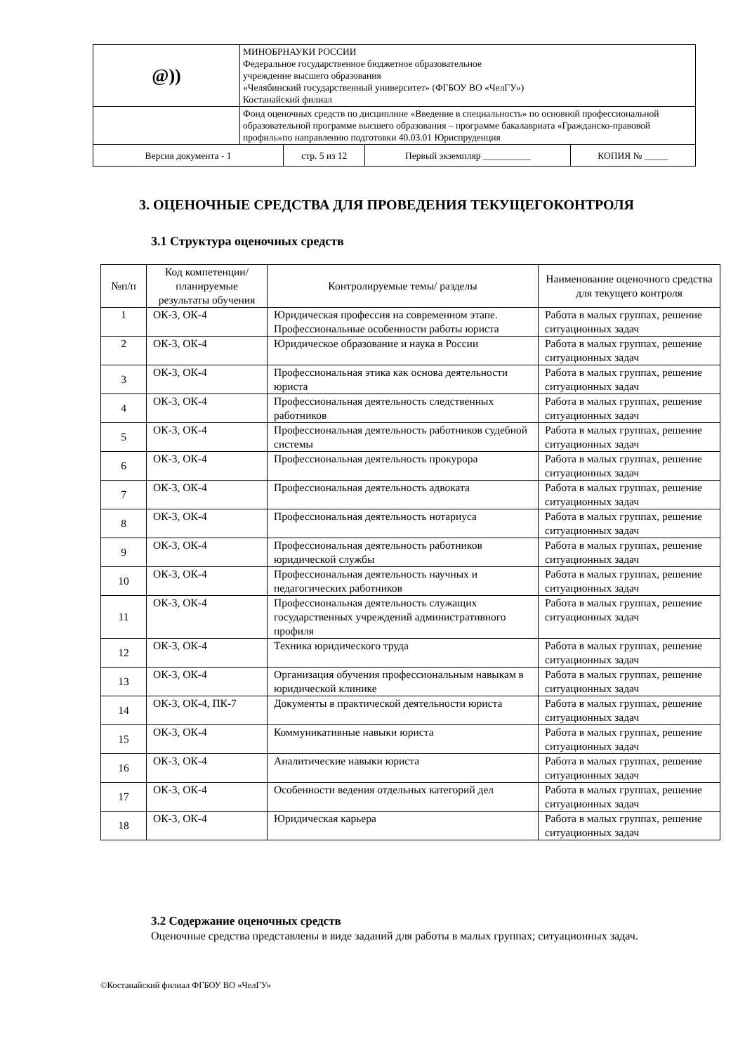| @)) | МИНОБРНАУКИ РОССИИ Федеральное государственное бюджетное образовательное учреждение высшего образования «Челябинский государственный университет» (ФГБОУ ВО «ЧелГУ») Костанайский филиал | | | |
| | Фонд оценочных средств по дисциплине «Введение в специальность» по основной профессиональной образовательной программе высшего образования – программе бакалавриата «Гражданско-правовой профиль»по направлению подготовки 40.03.01 Юриспруденция | | | |
| Версия документа - 1 | | стр. 5 из 12 | Первый экземпляр __________ | КОПИЯ № _____ |
3. ОЦЕНОЧНЫЕ СРЕДСТВА ДЛЯ ПРОВЕДЕНИЯ ТЕКУЩЕГОКОНТРОЛЯ
3.1 Структура оценочных средств
| №п/п | Код компетенции/ планируемые результаты обучения | Контролируемые темы/ разделы | Наименование оценочного средства для текущего контроля |
| --- | --- | --- | --- |
| 1 | ОК-3, ОК-4 | Юридическая профессия на современном этапе. Профессиональные особенности работы юриста | Работа в малых группах, решение ситуационных задач |
| 2 | ОК-3, ОК-4 | Юридическое образование и наука в России | Работа в малых группах, решение ситуационных задач |
| 3 | ОК-3, ОК-4 | Профессиональная этика как основа деятельности юриста | Работа в малых группах, решение ситуационных задач |
| 4 | ОК-3, ОК-4 | Профессиональная деятельность следственных работников | Работа в малых группах, решение ситуационных задач |
| 5 | ОК-3, ОК-4 | Профессиональная деятельность работников судебной системы | Работа в малых группах, решение ситуационных задач |
| 6 | ОК-3, ОК-4 | Профессиональная деятельность прокурора | Работа в малых группах, решение ситуационных задач |
| 7 | ОК-3, ОК-4 | Профессиональная деятельность адвоката | Работа в малых группах, решение ситуационных задач |
| 8 | ОК-3, ОК-4 | Профессиональная деятельность нотариуса | Работа в малых группах, решение ситуационных задач |
| 9 | ОК-3, ОК-4 | Профессиональная деятельность работников юридической службы | Работа в малых группах, решение ситуационных задач |
| 10 | ОК-3, ОК-4 | Профессиональная деятельность научных и педагогических работников | Работа в малых группах, решение ситуационных задач |
| 11 | ОК-3, ОК-4 | Профессиональная деятельность служащих государственных учреждений административного профиля | Работа в малых группах, решение ситуационных задач |
| 12 | ОК-3, ОК-4 | Техника юридического труда | Работа в малых группах, решение ситуационных задач |
| 13 | ОК-3, ОК-4 | Организация обучения профессиональным навыкам в юридической клинике | Работа в малых группах, решение ситуационных задач |
| 14 | ОК-3, ОК-4, ПК-7 | Документы в практической деятельности юриста | Работа в малых группах, решение ситуационных задач |
| 15 | ОК-3, ОК-4 | Коммуникативные навыки юриста | Работа в малых группах, решение ситуационных задач |
| 16 | ОК-3, ОК-4 | Аналитические навыки юриста | Работа в малых группах, решение ситуационных задач |
| 17 | ОК-3, ОК-4 | Особенности ведения отдельных категорий дел | Работа в малых группах, решение ситуационных задач |
| 18 | ОК-3, ОК-4 | Юридическая карьера | Работа в малых группах, решение ситуационных задач |
3.2 Содержание оценочных средств
Оценочные средства представлены в виде заданий для работы в малых группах; ситуационных задач.
©Костанайский филиал ФГБОУ ВО «ЧелГУ»